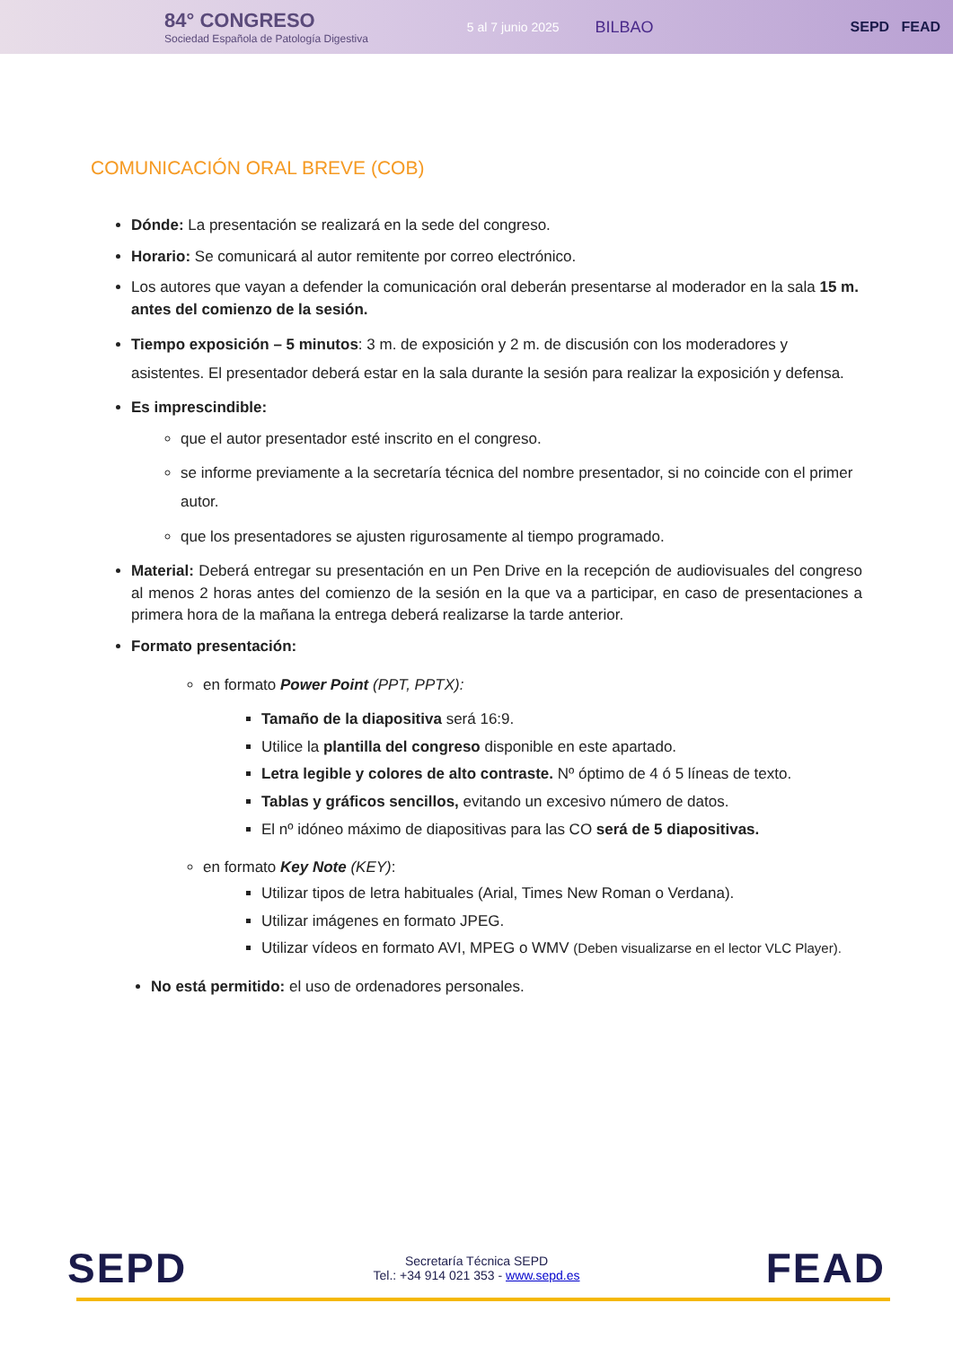84° CONGRESO
Sociedad Española de Patología Digestiva
5 al 7 junio 2025
BILBAO SEPD FEAD
COMUNICACIÓN ORAL BREVE (COB)
Dónde: La presentación se realizará en la sede del congreso.
Horario: Se comunicará al autor remitente por correo electrónico.
Los autores que vayan a defender la comunicación oral deberán presentarse al moderador en la sala 15 m. antes del comienzo de la sesión.
Tiempo exposición – 5 minutos: 3 m. de exposición y 2 m. de discusión con los moderadores y asistentes. El presentador deberá estar en la sala durante la sesión para realizar la exposición y defensa.
Es imprescindible:
que el autor presentador esté inscrito en el congreso.
se informe previamente a la secretaría técnica del nombre presentador, si no coincide con el primer autor.
que los presentadores se ajusten rigurosamente al tiempo programado.
Material: Deberá entregar su presentación en un Pen Drive en la recepción de audiovisuales del congreso al menos 2 horas antes del comienzo de la sesión en la que va a participar, en caso de presentaciones a primera hora de la mañana la entrega deberá realizarse la tarde anterior.
Formato presentación:
en formato Power Point (PPT, PPTX):
Tamaño de la diapositiva será 16:9.
Utilice la plantilla del congreso disponible en este apartado.
Letra legible y colores de alto contraste. Nº óptimo de 4 ó 5 líneas de texto.
Tablas y gráficos sencillos, evitando un excesivo número de datos.
El nº idóneo máximo de diapositivas para las CO será de 5 diapositivas.
en formato Key Note (KEY):
Utilizar tipos de letra habituales (Arial, Times New Roman o Verdana).
Utilizar imágenes en formato JPEG.
Utilizar vídeos en formato AVI, MPEG o WMV (Deben visualizarse en el lector VLC Player).
No está permitido: el uso de ordenadores personales.
SEPD
Secretaría Técnica SEPD
Tel.: +34 914 021 353 - www.sepd.es
FEAD